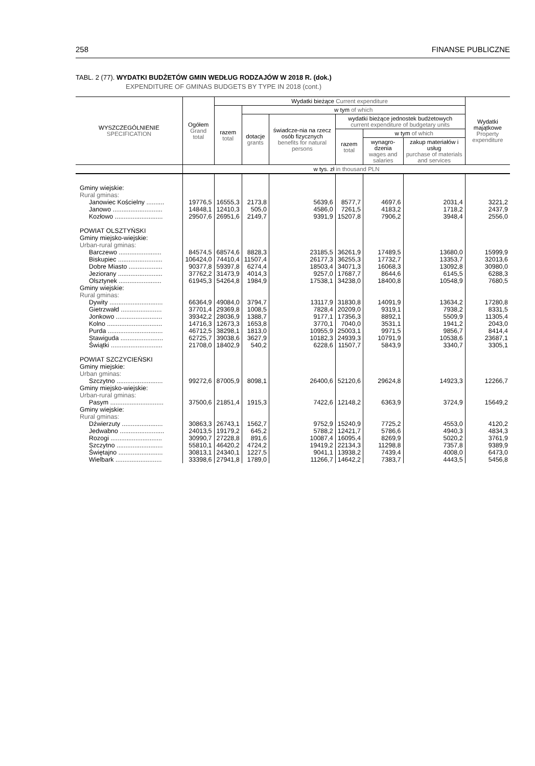258 FINANSE PUBLICZNE
TABL. 2 (77). WYDATKI BUDŻETÓW GMIN WEDŁUG RODZAJÓW W 2018 R. (dok.)
EXPENDITURE OF GMINAS BUDGETS BY TYPE IN 2018 (cont.)
| WYSZCZEGÓLNIENIE SPECIFICATION | Ogółem Grand total | Wydatki bieżące Current expenditure | | | | | | Wydatki majątkowe Property expenditure |
| --- | --- | --- | --- | --- | --- | --- | --- | --- |
| | | razem total | w tym of which | | | | | |
| | | | dotacje grants | świadcze-nia na rzecz osób fizycznych benefits for natural persons | wydatki bieżące jednostek budżetowych current expenditure of budgetary units | | | |
| | | | | | razem total | w tym of which | | |
| | | | | | | wynagro-dzenia wages and salaries | zakup materiałów i usług purchase of materials and services | |
| | w tys. zł in thousand PLN | | | | | | | |
| Gminy wiejskie: | | | | | | | | |
| Rural gminas: | | | | | | | | |
| Janowiec Kościelny .......... | 19776,5 | 16555,3 | 2173,8 | 5639,6 | 8577,7 | 4697,6 | 2031,4 | 3221,2 |
| Janowo ............................ | 14848,1 | 12410,3 | 505,0 | 4586,0 | 7261,5 | 4183,2 | 1718,2 | 2437,9 |
| Kozłowo ........................... | 29507,6 | 26951,6 | 2149,7 | 9391,9 | 15207,8 | 7906,2 | 3948,4 | 2556,0 |
| POWIAT OLSZTYŃSKI | | | | | | | | |
| Gminy miejsko-wiejskie: | | | | | | | | |
| Urban-rural gminas: | | | | | | | | |
| Barczewo ........................ | 84574,5 | 68574,6 | 8828,3 | 23185,5 | 36261,9 | 17489,5 | 13680,0 | 15999,9 |
| Biskupiec ......................... | 106424,0 | 74410,4 | 11507,4 | 26177,3 | 36255,3 | 17732,7 | 13353,7 | 32013,6 |
| Dobre Miasto ................... | 90377,8 | 59397,8 | 6274,4 | 18503,4 | 34071,3 | 16068,3 | 13092,8 | 30980,0 |
| Jeziorany ......................... | 37762,2 | 31473,9 | 4014,3 | 9257,0 | 17687,7 | 8644,6 | 6145,5 | 6288,3 |
| Olsztynek ........................ | 61945,3 | 54264,8 | 1984,9 | 17538,1 | 34238,0 | 18400,8 | 10548,9 | 7680,5 |
| Gminy wiejskie: | | | | | | | | |
| Rural gminas: | | | | | | | | |
| Dywity .............................. | 66364,9 | 49084,0 | 3794,7 | 13117,9 | 31830,8 | 14091,9 | 13634,2 | 17280,8 |
| Gietrzwałd ....................... | 37701,4 | 29369,8 | 1008,5 | 7828,4 | 20209,0 | 9319,1 | 7938,2 | 8331,5 |
| Jonkowo .......................... | 39342,2 | 28036,9 | 1388,7 | 9177,1 | 17356,3 | 8892,1 | 5509,9 | 11305,4 |
| Kolno ............................... | 14716,3 | 12673,3 | 1653,8 | 3770,1 | 7040,0 | 3531,1 | 1941,2 | 2043,0 |
| Purda ............................... | 46712,5 | 38298,1 | 1813,0 | 10955,9 | 25003,1 | 9971,5 | 9856,7 | 8414,4 |
| Stawiguda ........................ | 62725,7 | 39038,6 | 3627,9 | 10182,3 | 24939,3 | 10791,9 | 10538,6 | 23687,1 |
| Świątki ............................. | 21708,0 | 18402,9 | 540,2 | 6228,6 | 11507,7 | 5843,9 | 3340,7 | 3305,1 |
| POWIAT SZCZYCIEŃSKI | | | | | | | | |
| Gminy miejskie: | | | | | | | | |
| Urban gminas: | | | | | | | | |
| Szczytno .......................... | 99272,6 | 87005,9 | 8098,1 | 26400,6 | 52120,6 | 29624,8 | 14923,3 | 12266,7 |
| Gminy miejsko-wiejskie: | | | | | | | | |
| Urban-rural gminas: | | | | | | | | |
| Pasym .............................. | 37500,6 | 21851,4 | 1915,3 | 7422,6 | 12148,2 | 6363,9 | 3724,9 | 15649,2 |
| Gminy wiejskie: | | | | | | | | |
| Rural gminas: | | | | | | | | |
| Dźwierzuty ....................... | 30863,3 | 26743,1 | 1562,7 | 9752,9 | 15240,9 | 7725,2 | 4553,0 | 4120,2 |
| Jedwabno ......................... | 24013,5 | 19179,2 | 645,2 | 5788,2 | 12421,7 | 5786,6 | 4940,3 | 4834,3 |
| Rozogi ............................. | 30990,7 | 27228,8 | 891,6 | 10087,4 | 16095,4 | 8269,9 | 5020,2 | 3761,9 |
| Szczytno .......................... | 55810,1 | 46420,2 | 4724,2 | 19419,2 | 22134,3 | 11298,8 | 7357,8 | 9389,9 |
| Świętajno ......................... | 30813,1 | 24340,1 | 1227,5 | 9041,1 | 13938,2 | 7439,4 | 4008,0 | 6473,0 |
| Wielbark .......................... | 33398,6 | 27941,8 | 1789,0 | 11266,7 | 14642,2 | 7383,7 | 4443,5 | 5456,8 |